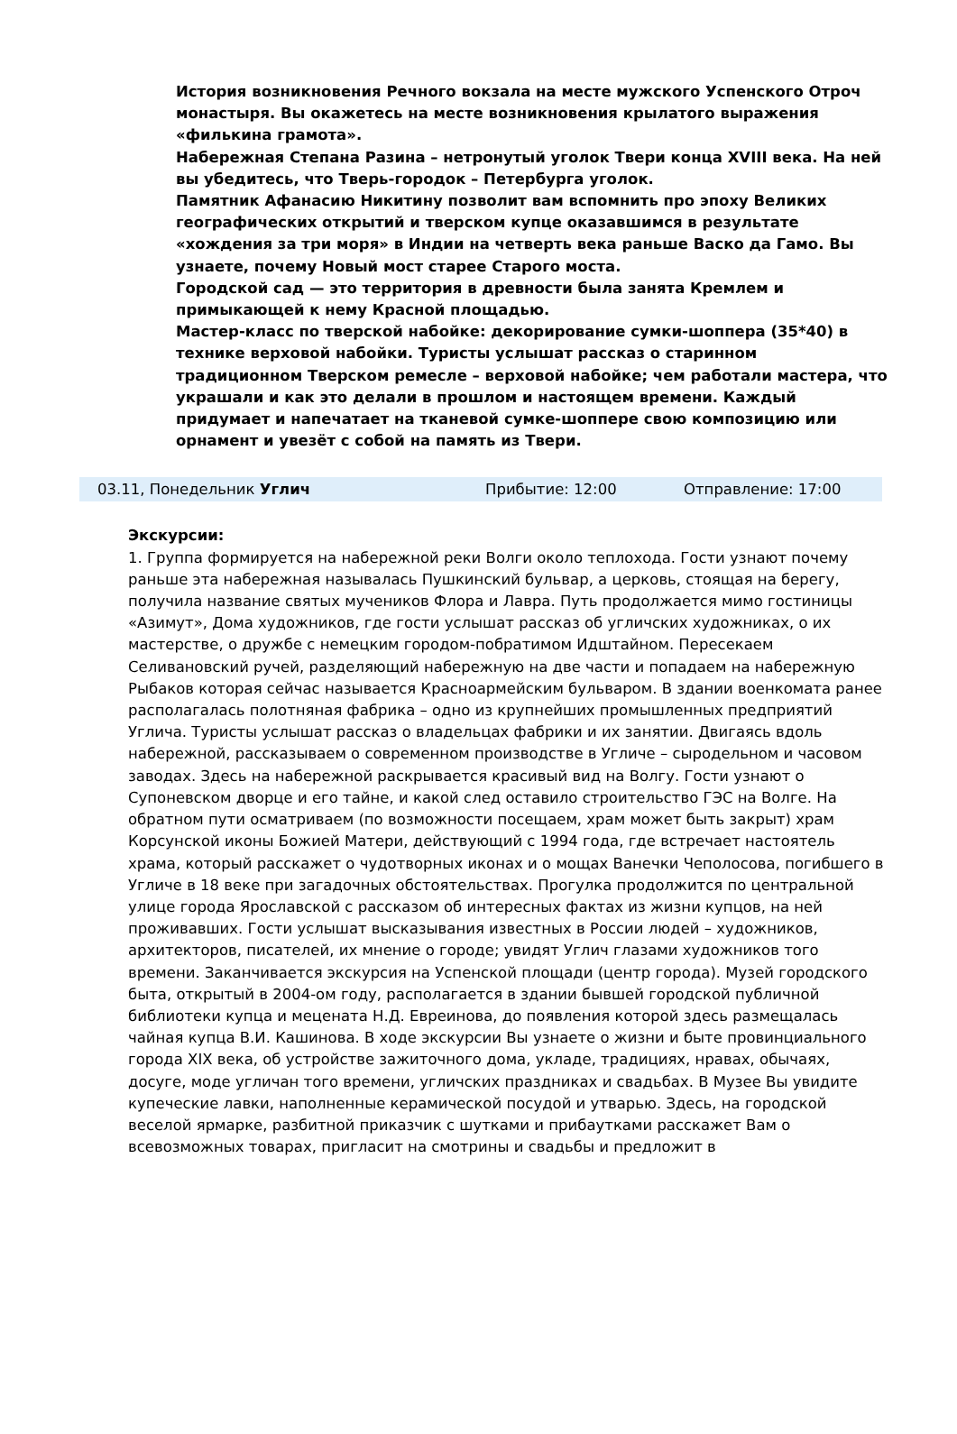История возникновения Речного вокзала на месте мужского Успенского Отроч монастыря. Вы окажетесь на месте возникновения крылатого выражения «филькина грамота».
Набережная Степана Разина – нетронутый уголок Твери конца XVIII века. На ней вы убедитесь, что Тверь-городок – Петербурга уголок.
Памятник Афанасию Никитину позволит вам вспомнить про эпоху Великих географических открытий и тверском купце оказавшимся в результате «хождения за три моря» в Индии на четверть века раньше Васко да Гамо. Вы узнаете, почему Новый мост старее Старого моста.
Городской сад — это территория в древности была занята Кремлем и примыкающей к нему Красной площадью.
Мастер-класс по тверской набойке: декорирование сумки-шоппера (35*40) в технике верховой набойки. Туристы услышат рассказ о старинном традиционном Тверском ремесле – верховой набойке; чем работали мастера, что украшали и как это делали в прошлом и настоящем времени. Каждый придумает и напечатает на тканевой сумке-шоппере свою композицию или орнамент и увезёт с собой на память из Твери.
03.11, Понедельник Углич Прибытие: 12:00 Отправление: 17:00
Экскурсии:
1. Группа формируется на набережной реки Волги около теплохода. Гости узнают почему раньше эта набережная называлась Пушкинский бульвар, а церковь, стоящая на берегу, получила название святых мучеников Флора и Лавра. Путь продолжается мимо гостиницы «Азимут», Дома художников, где гости услышат рассказ об угличских художниках, о их мастерстве, о дружбе с немецким городом-побратимом Идштайном. Пересекаем Селивановский ручей, разделяющий набережную на две части и попадаем на набережную Рыбаков которая сейчас называется Красноармейским бульваром. В здании военкомата ранее располагалась полотняная фабрика – одно из крупнейших промышленных предприятий Углича. Туристы услышат рассказ о владельцах фабрики и их занятии. Двигаясь вдоль набережной, рассказываем о современном производстве в Угличе – сыродельном и часовом заводах. Здесь на набережной раскрывается красивый вид на Волгу. Гости узнают о Супоневском дворце и его тайне, и какой след оставило строительство ГЭС на Волге. На обратном пути осматриваем (по возможности посещаем, храм может быть закрыт) храм Корсунской иконы Божией Матери, действующий с 1994 года, где встречает настоятель храма, который расскажет о чудотворных иконах и о мощах Ванечки Чеполосова, погибшего в Угличе в 18 веке при загадочных обстоятельствах. Прогулка продолжится по центральной улице города Ярославской с рассказом об интересных фактах из жизни купцов, на ней проживавших. Гости услышат высказывания известных в России людей – художников, архитекторов, писателей, их мнение о городе; увидят Углич глазами художников того времени. Заканчивается экскурсия на Успенской площади (центр города). Музей городского быта, открытый в 2004-ом году, располагается в здании бывшей городской публичной библиотеки купца и мецената Н.Д. Евреинова, до появления которой здесь размещалась чайная купца В.И. Кашинова. В ходе экскурсии Вы узнаете о жизни и быте провинциального города XIX века, об устройстве зажиточного дома, укладе, традициях, нравах, обычаях, досуге, моде угличан того времени, угличских праздниках и свадьбах. В Музее Вы увидите купеческие лавки, наполненные керамической посудой и утварью. Здесь, на городской веселой ярмарке, разбитной приказчик с шутками и прибаутками расскажет Вам о всевозможных товарах, пригласит на смотрины и свадьбы и предложит в